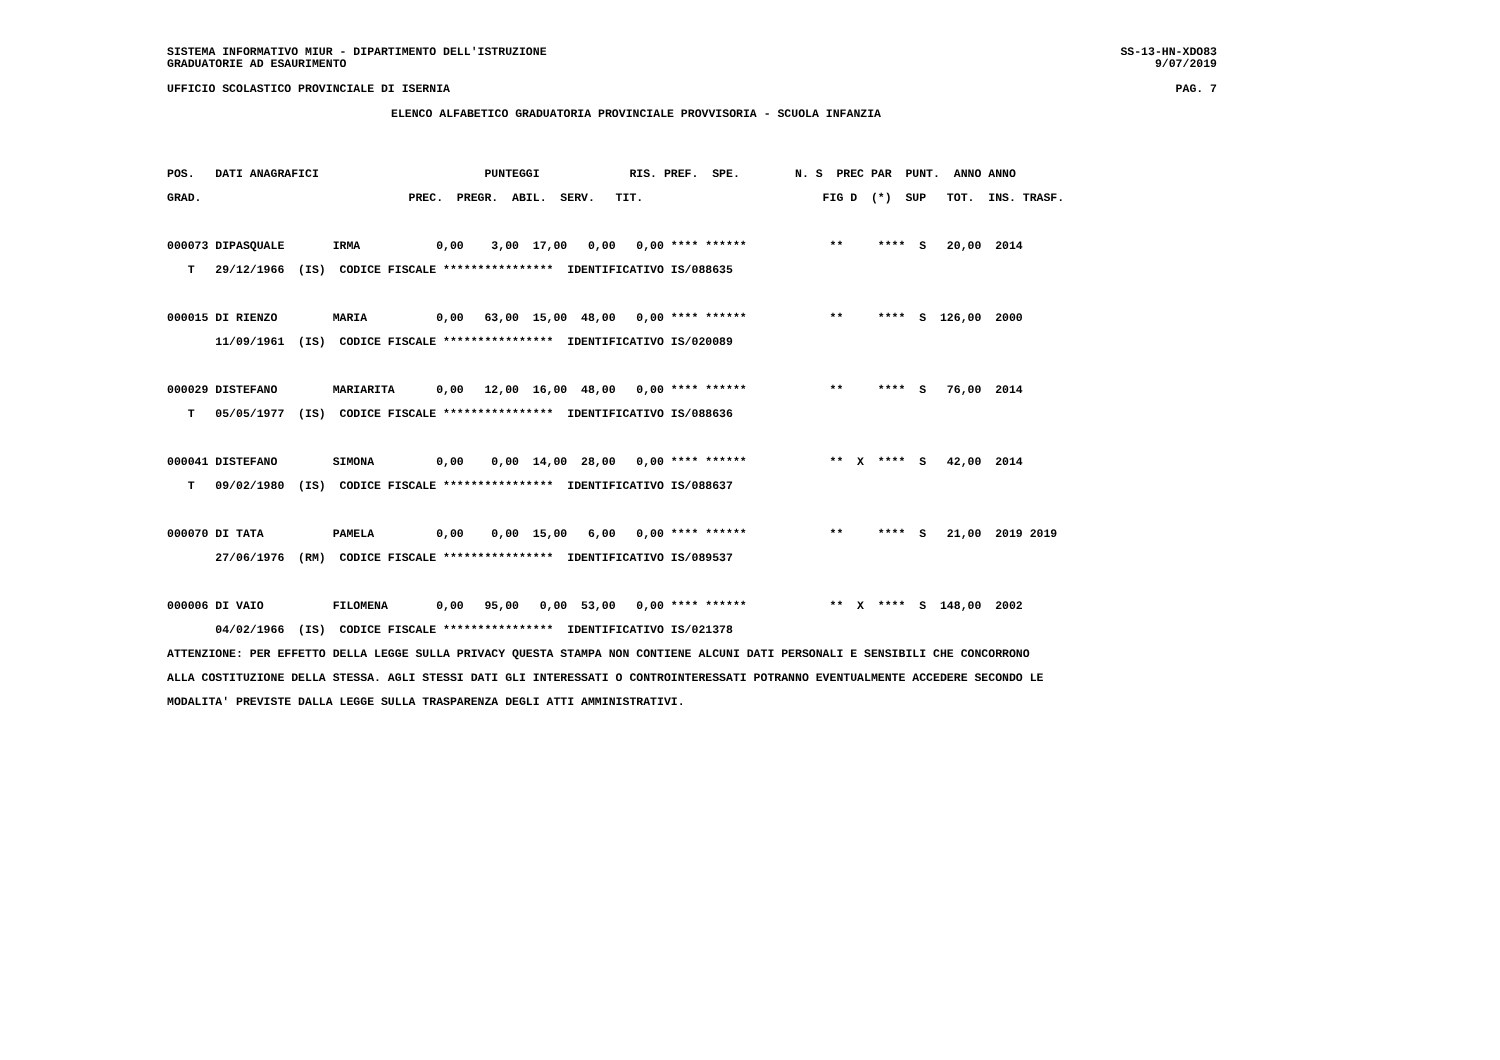SISTEMA INFORMATIVO MIUR - DIPARTIMENTO DELL'ISTRUZIONE
GRADUATORIE AD ESAURIMENTO
SS-13-HN-XDO83
9/07/2019
UFFICIO SCOLASTICO PROVINCIALE DI ISERNIA PAG. 7
ELENCO ALFABETICO GRADUATORIA PROVINCIALE PROVVISORIA - SCUOLA INFANZIA
POS.   DATI ANAGRAFICI                        PUNTEGGI             RIS. PREF.  SPE.        N. S  PREC PAR  PUNT.  ANNO ANNO
GRAD.                              PREC.  PREGR.  ABIL.  SERV.   TIT.                          FIG D  (*)  SUP   TOT.  INS. TRASF.

000073 DIPASQUALE       IRMA           0,00    3,00  17,00   0,00   0,00 **** ******            **     ****  S   20,00  2014
   T   29/12/1966  (IS)  CODICE FISCALE ****************  IDENTIFICATIVO IS/088635

000015 DI RIENZO        MARIA          0,00   63,00  15,00  48,00   0,00 **** ******            **     ****  S  126,00  2000
       11/09/1961  (IS)  CODICE FISCALE ****************  IDENTIFICATIVO IS/020089

000029 DISTEFANO        MARIARITA      0,00   12,00  16,00  48,00   0,00 **** ******            **     ****  S   76,00  2014
   T   05/05/1977  (IS)  CODICE FISCALE ****************  IDENTIFICATIVO IS/088636

000041 DISTEFANO        SIMONA         0,00    0,00  14,00  28,00   0,00 **** ******            **  X  ****  S   42,00  2014
   T   09/02/1980  (IS)  CODICE FISCALE ****************  IDENTIFICATIVO IS/088637

000070 DI TATA          PAMELA         0,00    0,00  15,00   6,00   0,00 **** ******            **     ****  S   21,00  2019 2019
       27/06/1976  (RM)  CODICE FISCALE ****************  IDENTIFICATIVO IS/089537

000006 DI VAIO          FILOMENA       0,00   95,00   0,00  53,00   0,00 **** ******            **  X  ****  S  148,00  2002
       04/02/1966  (IS)  CODICE FISCALE ****************  IDENTIFICATIVO IS/021378
ATTENZIONE: PER EFFETTO DELLA LEGGE SULLA PRIVACY QUESTA STAMPA NON CONTIENE ALCUNI DATI PERSONALI E SENSIBILI CHE CONCORRONO
ALLA COSTITUZIONE DELLA STESSA. AGLI STESSI DATI GLI INTERESSATI O CONTROINTERESSATI POTRANNO EVENTUALMENTE ACCEDERE SECONDO LE
MODALITA' PREVISTE DALLA LEGGE SULLA TRASPARENZA DEGLI ATTI AMMINISTRATIVI.